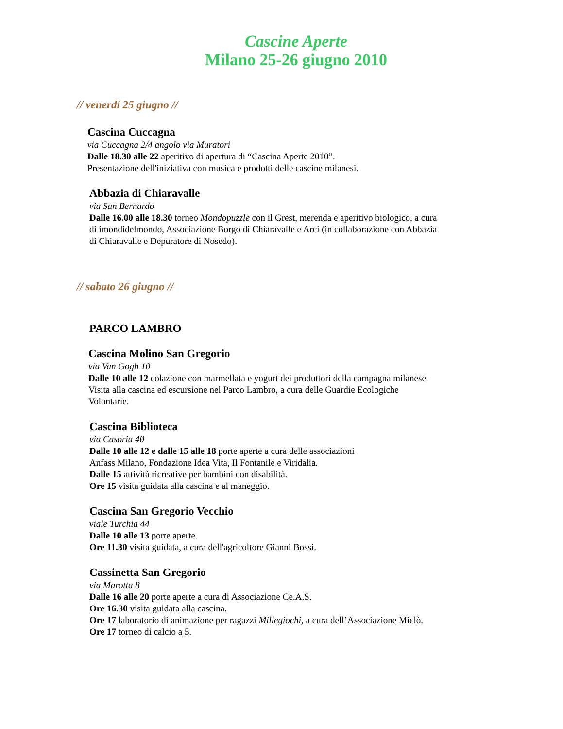Cascine Aperte
Milano 25-26 giugno 2010
// venerdí 25 giugno //
Cascina Cuccagna
via Cuccagna 2/4 angolo via Muratori
Dalle 18.30 alle 22 aperitivo di apertura di “Cascina Aperte 2010”.
Presentazione dell'iniziativa con musica e prodotti delle cascine milanesi.
Abbazia di Chiaravalle
via San Bernardo
Dalle 16.00 alle 18.30 torneo Mondopuzzle con il Grest, merenda e aperitivo biologico, a cura di imondidelmondo, Associazione Borgo di Chiaravalle e Arci (in collaborazione con Abbazia di Chiaravalle e Depuratore di Nosedo).
// sabato 26 giugno //
PARCO LAMBRO
Cascina Molino San Gregorio
via Van Gogh 10
Dalle 10 alle 12 colazione con marmellata e yogurt dei produttori della campagna milanese. Visita alla cascina ed escursione nel Parco Lambro, a cura delle Guardie Ecologiche Volontarie.
Cascina Biblioteca
via Casoria 40
Dalle 10 alle 12 e dalle 15 alle 18 porte aperte a cura delle associazioni
Anfass Milano, Fondazione Idea Vita, Il Fontanile e Viridalia.
Dalle 15 attività ricreative per bambini con disabilità.
Ore 15 visita guidata alla cascina e al maneggio.
Cascina San Gregorio Vecchio
viale Turchia 44
Dalle 10 alle 13 porte aperte.
Ore 11.30 visita guidata, a cura dell'agricoltore Gianni Bossi.
Cassinetta San Gregorio
via Marotta 8
Dalle 16 alle 20 porte aperte a cura di Associazione Ce.A.S.
Ore 16.30 visita guidata alla cascina.
Ore 17 laboratorio di animazione per ragazzi Millegiochi, a cura dell’Associazione Miclò.
Ore 17 torneo di calcio a 5.